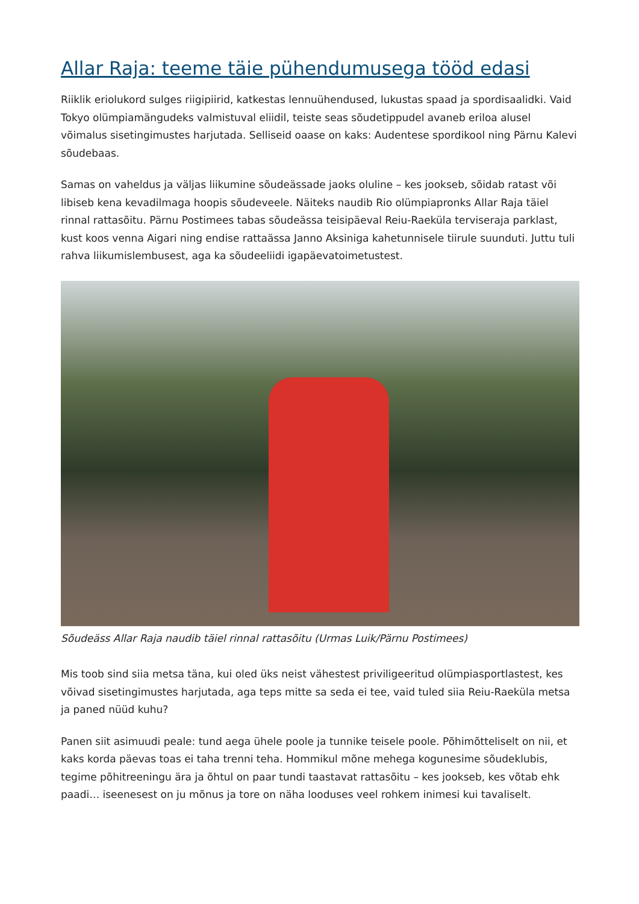Allar Raja: teeme täie pühendumusega tööd edasi
Riiklik eriolukord sulges riigipiirid, katkestas lennuühendused, lukustas spaad ja spordisaalidki. Vaid Tokyo olümpiamängudeks valmistuval eliidil, teiste seas sõudetippudel avaneb eriloa alusel võimalus sisetingimustes harjutada. Selliseid oaase on kaks: Audentese spordikool ning Pärnu Kalevi sõudebaas.
Samas on vaheldus ja väljas liikumine sõudeässade jaoks oluline – kes jookseb, sõidab ratast või libiseb kena kevadilmaga hoopis sõudeveele. Näiteks naudib Rio olümpiapronks Allar Raja täiel rinnal rattasõitu. Pärnu Postimees tabas sõudeässa teisipäeval Reiu-Raeküla terviseraja parklast, kust koos venna Aigari ning endise rattaässa Janno Aksiniga kahetunnisele tiirule suunduti. Juttu tuli rahva liikumislembusest, aga ka sõudeeliidi igapäevatoimetustest.
Sõudeäss Allar Raja naudib täiel rinnal rattasõitu (Urmas Luik/Pärnu Postimees)
Mis toob sind siia metsa täna, kui oled üks neist vähestest priviligeeritud olümpiasportlastest, kes võivad sisetingimustes harjutada, aga teps mitte sa seda ei tee, vaid tuled siia Reiu-Raeküla metsa ja paned nüüd kuhu?
Panen siit asimuudi peale: tund aega ühele poole ja tunnike teisele poole. Põhimõtteliselt on nii, et kaks korda päevas toas ei taha trenni teha. Hommikul mõne mehega kogunesime sõudeklubis, tegime põhitreeningu ära ja õhtul on paar tundi taastavat rattasõitu – kes jookseb, kes võtab ehk paadi… iseenesest on ju mõnus ja tore on näha looduses veel rohkem inimesi kui tavaliselt.